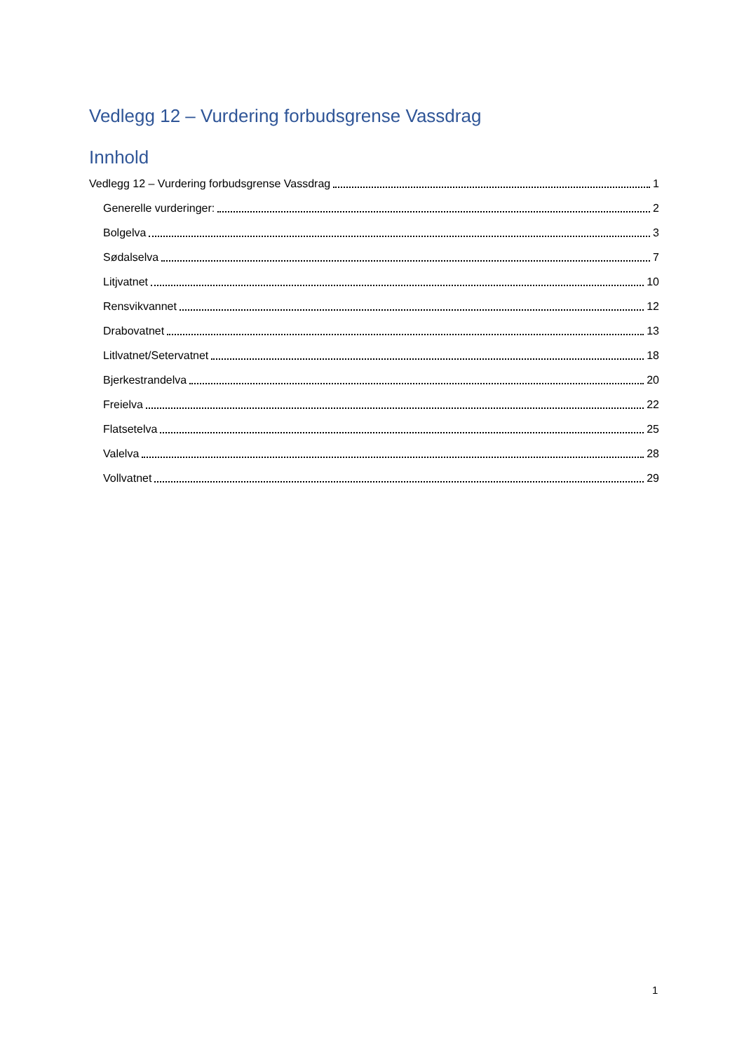Vedlegg 12 – Vurdering forbudsgrense Vassdrag
Innhold
Vedlegg 12 – Vurdering forbudsgrense Vassdrag 1
Generelle vurderinger: 2
Bolgelva 3
Sødalselva 7
Litjvatnet 10
Rensvikvannet 12
Drabovatnet 13
Litlvatnet/Setervatnet 18
Bjerkestrandelva 20
Freielva 22
Flatsetelva 25
Valelva 28
Vollvatnet 29
1